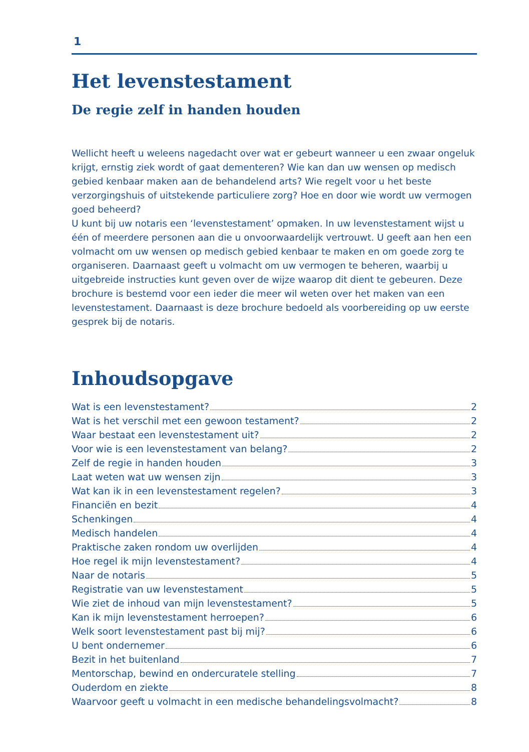1
Het levenstestament
De regie zelf in handen houden
Wellicht heeft u weleens nagedacht over wat er gebeurt wanneer u een zwaar ongeluk krijgt, ernstig ziek wordt of gaat dementeren? Wie kan dan uw wensen op medisch gebied kenbaar maken aan de behandelend arts? Wie regelt voor u het beste verzorgingshuis of uitstekende particuliere zorg? Hoe en door wie wordt uw vermogen goed beheerd?
U kunt bij uw notaris een ‘levenstestament’ opmaken. In uw levenstestament wijst u één of meerdere personen aan die u onvoorwaardelijk vertrouwt. U geeft aan hen een volmacht om uw wensen op medisch gebied kenbaar te maken en om goede zorg te organiseren. Daarnaast geeft u volmacht om uw vermogen te beheren, waarbij u uitgebreide instructies kunt geven over de wijze waarop dit dient te gebeuren. Deze brochure is bestemd voor een ieder die meer wil weten over het maken van een levenstestament. Daarnaast is deze brochure bedoeld als voorbereiding op uw eerste gesprek bij de notaris.
Inhoudsopgave
Wat is een levenstestament? 2
Wat is het verschil met een gewoon testament? 2
Waar bestaat een levenstestament uit? 2
Voor wie is een levenstestament van belang? 2
Zelf de regie in handen houden 3
Laat weten wat uw wensen zijn 3
Wat kan ik in een levenstestament regelen? 3
Financiën en bezit 4
Schenkingen 4
Medisch handelen 4
Praktische zaken rondom uw overlijden 4
Hoe regel ik mijn levenstestament? 4
Naar de notaris 5
Registratie van uw levenstestament 5
Wie ziet de inhoud van mijn levenstestament? 5
Kan ik mijn levenstestament herroepen? 6
Welk soort levenstestament past bij mij? 6
U bent ondernemer 6
Bezit in het buitenland 7
Mentorschap, bewind en ondercuratele stelling 7
Ouderdom en ziekte 8
Waarvoor geeft u volmacht in een medische behandelingsvolmacht? 8